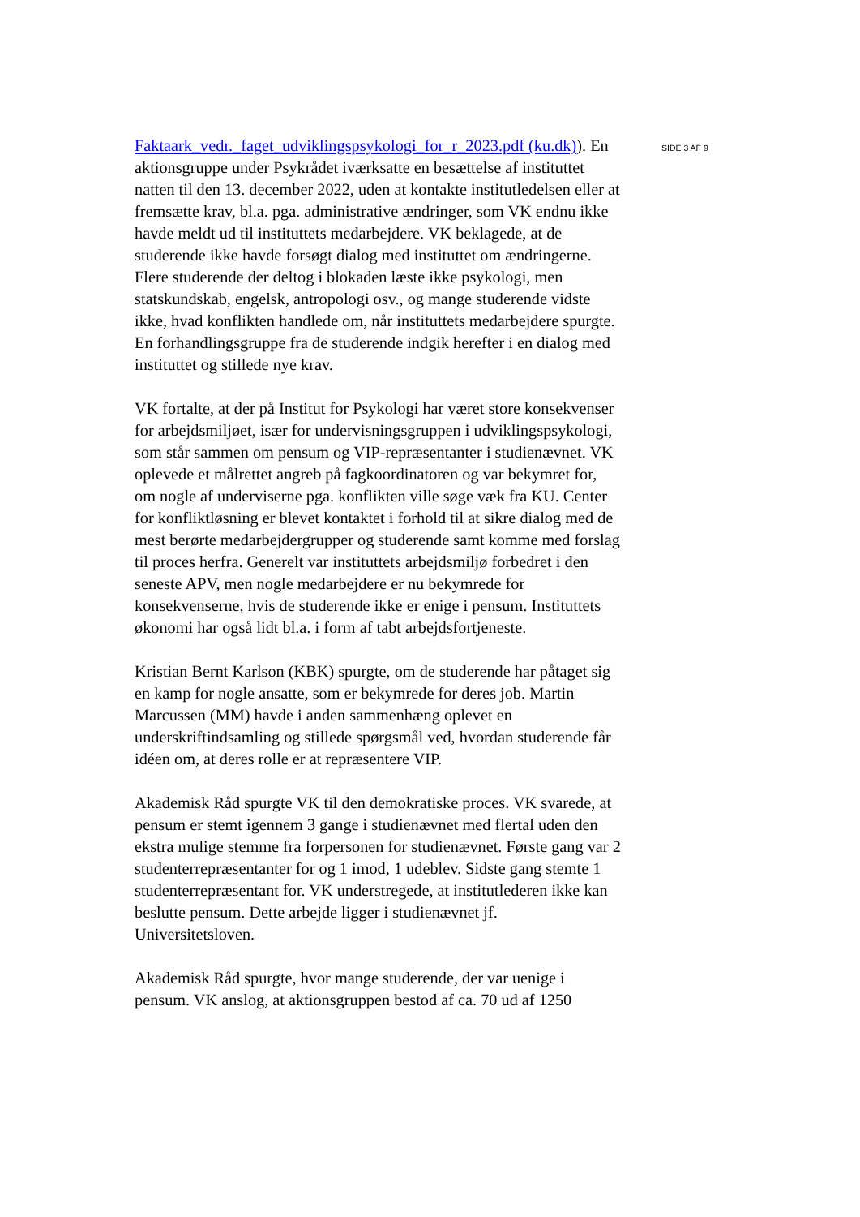Faktaark_vedr._faget_udviklingspsykologi_for_r_2023.pdf (ku.dk)). En aktionsgruppe under Psykrådet iværksatte en besættelse af instituttet natten til den 13. december 2022, uden at kontakte institutledelsen eller at fremsætte krav, bl.a. pga. administrative ændringer, som VK endnu ikke havde meldt ud til instituttets medarbejdere. VK beklagede, at de studerende ikke havde forsøgt dialog med instituttet om ændringerne. Flere studerende der deltog i blokaden læste ikke psykologi, men statskundskab, engelsk, antropologi osv., og mange studerende vidste ikke, hvad konflikten handlede om, når instituttets medarbejdere spurgte. En forhandlingsgruppe fra de studerende indgik herefter i en dialog med instituttet og stillede nye krav.
VK fortalte, at der på Institut for Psykologi har været store konsekvenser for arbejdsmiljøet, især for undervisningsgruppen i udviklingspsykologi, som står sammen om pensum og VIP-repræsentanter i studienævnet. VK oplevede et målrettet angreb på fagkoordinatoren og var bekymret for, om nogle af underviserne pga. konflikten ville søge væk fra KU. Center for konfliktløsning er blevet kontaktet i forhold til at sikre dialog med de mest berørte medarbejdergrupper og studerende samt komme med forslag til proces herfra. Generelt var instituttets arbejdsmiljø forbedret i den seneste APV, men nogle medarbejdere er nu bekymrede for konsekvenserne, hvis de studerende ikke er enige i pensum. Instituttets økonomi har også lidt bl.a. i form af tabt arbejdsfortjeneste.
Kristian Bernt Karlson (KBK) spurgte, om de studerende har påtaget sig en kamp for nogle ansatte, som er bekymrede for deres job. Martin Marcussen (MM) havde i anden sammenhæng oplevet en underskriftindsamling og stillede spørgsmål ved, hvordan studerende får idéen om, at deres rolle er at repræsentere VIP.
Akademisk Råd spurgte VK til den demokratiske proces. VK svarede, at pensum er stemt igennem 3 gange i studienævnet med flertal uden den ekstra mulige stemme fra forpersonen for studienævnet. Første gang var 2 studenterrepræsentanter for og 1 imod, 1 udeblev. Sidste gang stemte 1 studenterrepræsentant for. VK understregede, at institutlederen ikke kan beslutte pensum. Dette arbejde ligger i studienævnet jf. Universitetsloven.
Akademisk Råd spurgte, hvor mange studerende, der var uenige i pensum. VK anslog, at aktionsgruppen bestod af ca. 70 ud af 1250
SIDE 3 AF 9